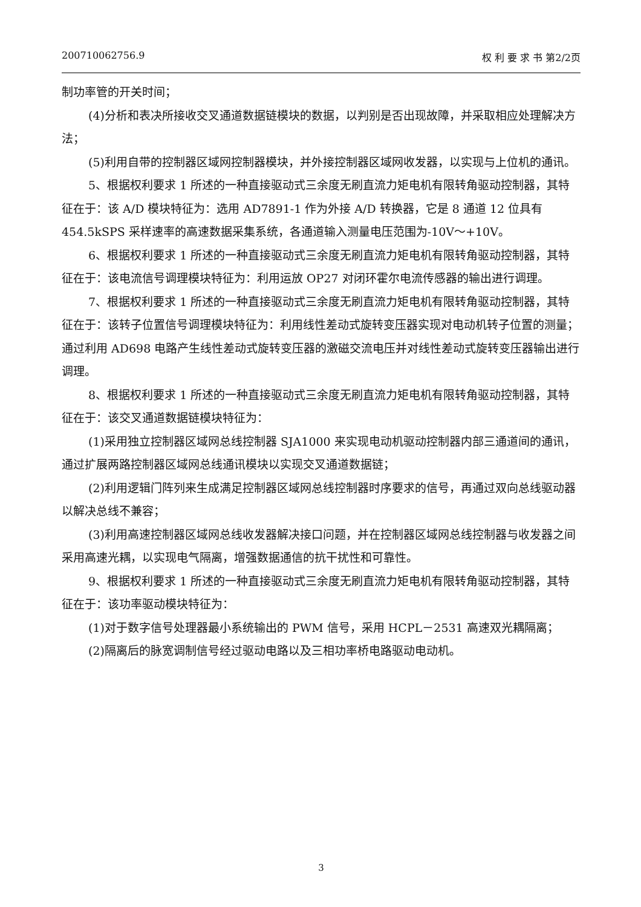200710062756.9 权 利 要 求 书 第2/2页
制功率管的开关时间；
(4)分析和表决所接收交叉通道数据链模块的数据，以判别是否出现故障，并采取相应处理解决方法；
(5)利用自带的控制器区域网控制器模块，并外接控制器区域网收发器，以实现与上位机的通讯。
5、根据权利要求 1 所述的一种直接驱动式三余度无刷直流力矩电机有限转角驱动控制器，其特征在于：该 A/D 模块特征为：选用 AD7891-1 作为外接 A/D 转换器，它是 8 通道 12 位具有 454.5kSPS 采样速率的高速数据采集系统，各通道输入测量电压范围为-10V～+10V。
6、根据权利要求 1 所述的一种直接驱动式三余度无刷直流力矩电机有限转角驱动控制器，其特征在于：该电流信号调理模块特征为：利用运放 OP27 对闭环霍尔电流传感器的输出进行调理。
7、根据权利要求 1 所述的一种直接驱动式三余度无刷直流力矩电机有限转角驱动控制器，其特征在于：该转子位置信号调理模块特征为：利用线性差动式旋转变压器实现对电动机转子位置的测量；通过利用 AD698 电路产生线性差动式旋转变压器的激磁交流电压并对线性差动式旋转变压器输出进行调理。
8、根据权利要求 1 所述的一种直接驱动式三余度无刷直流力矩电机有限转角驱动控制器，其特征在于：该交叉通道数据链模块特征为：
(1)采用独立控制器区域网总线控制器 SJA1000 来实现电动机驱动控制器内部三通道间的通讯，通过扩展两路控制器区域网总线通讯模块以实现交叉通道数据链；
(2)利用逻辑门阵列来生成满足控制器区域网总线控制器时序要求的信号，再通过双向总线驱动器以解决总线不兼容；
(3)利用高速控制器区域网总线收发器解决接口问题，并在控制器区域网总线控制器与收发器之间采用高速光耦，以实现电气隔离，增强数据通信的抗干扰性和可靠性。
9、根据权利要求 1 所述的一种直接驱动式三余度无刷直流力矩电机有限转角驱动控制器，其特征在于：该功率驱动模块特征为：
(1)对于数字信号处理器最小系统输出的 PWM 信号，采用 HCPL－2531 高速双光耦隔离；
(2)隔离后的脉宽调制信号经过驱动电路以及三相功率桥电路驱动电动机。
3